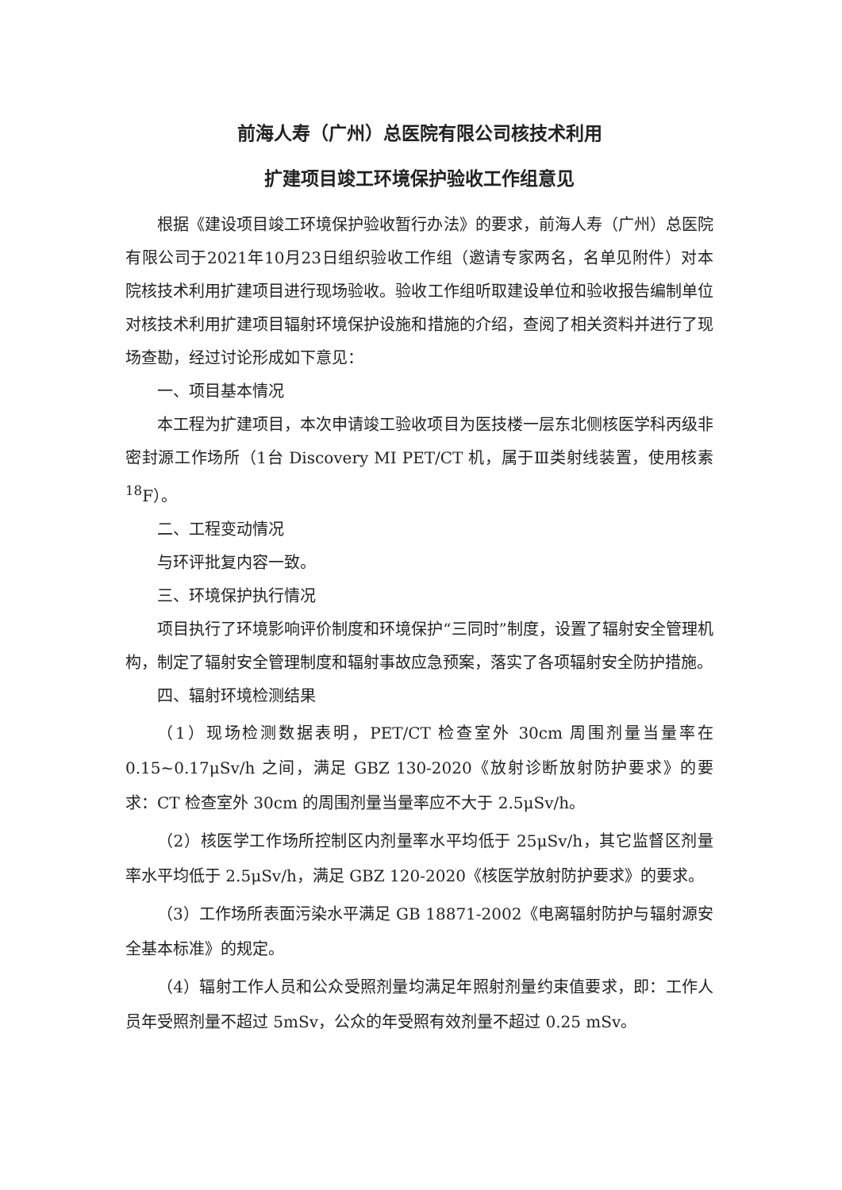前海人寿（广州）总医院有限公司核技术利用
扩建项目竣工环境保护验收工作组意见
根据《建设项目竣工环境保护验收暂行办法》的要求，前海人寿（广州）总医院有限公司于2021年10月23日组织验收工作组（邀请专家两名，名单见附件）对本院核技术利用扩建项目进行现场验收。验收工作组听取建设单位和验收报告编制单位对核技术利用扩建项目辐射环境保护设施和措施的介绍，查阅了相关资料并进行了现场查勘，经过讨论形成如下意见：
一、项目基本情况
本工程为扩建项目，本次申请竣工验收项目为医技楼一层东北侧核医学科丙级非密封源工作场所（1台 Discovery MI PET/CT 机，属于Ⅲ类射线装置，使用核素 <sup>18</sup>F）。
二、工程变动情况
与环评批复内容一致。
三、环境保护执行情况
项目执行了环境影响评价制度和环境保护“三同时”制度，设置了辐射安全管理机构，制定了辐射安全管理制度和辐射事故应急预案，落实了各项辐射安全防护措施。
四、辐射环境检测结果
（1）现场检测数据表明，PET/CT 检查室外 30cm 周围剂量当量率在 0.15~0.17μSv/h 之间，满足 GBZ 130-2020《放射诊断放射防护要求》的要求：CT 检查室外 30cm 的周围剂量当量率应不大于 2.5μSv/h。
（2）核医学工作场所控制区内剂量率水平均低于 25μSv/h，其它监督区剂量率水平均低于 2.5μSv/h，满足 GBZ 120-2020《核医学放射防护要求》的要求。
（3）工作场所表面污染水平满足 GB 18871-2002《电离辐射防护与辐射源安全基本标准》的规定。
（4）辐射工作人员和公众受照剂量均满足年照射剂量约束值要求，即：工作人员年受照剂量不超过 5mSv，公众的年受照有效剂量不超过 0.25 mSv。